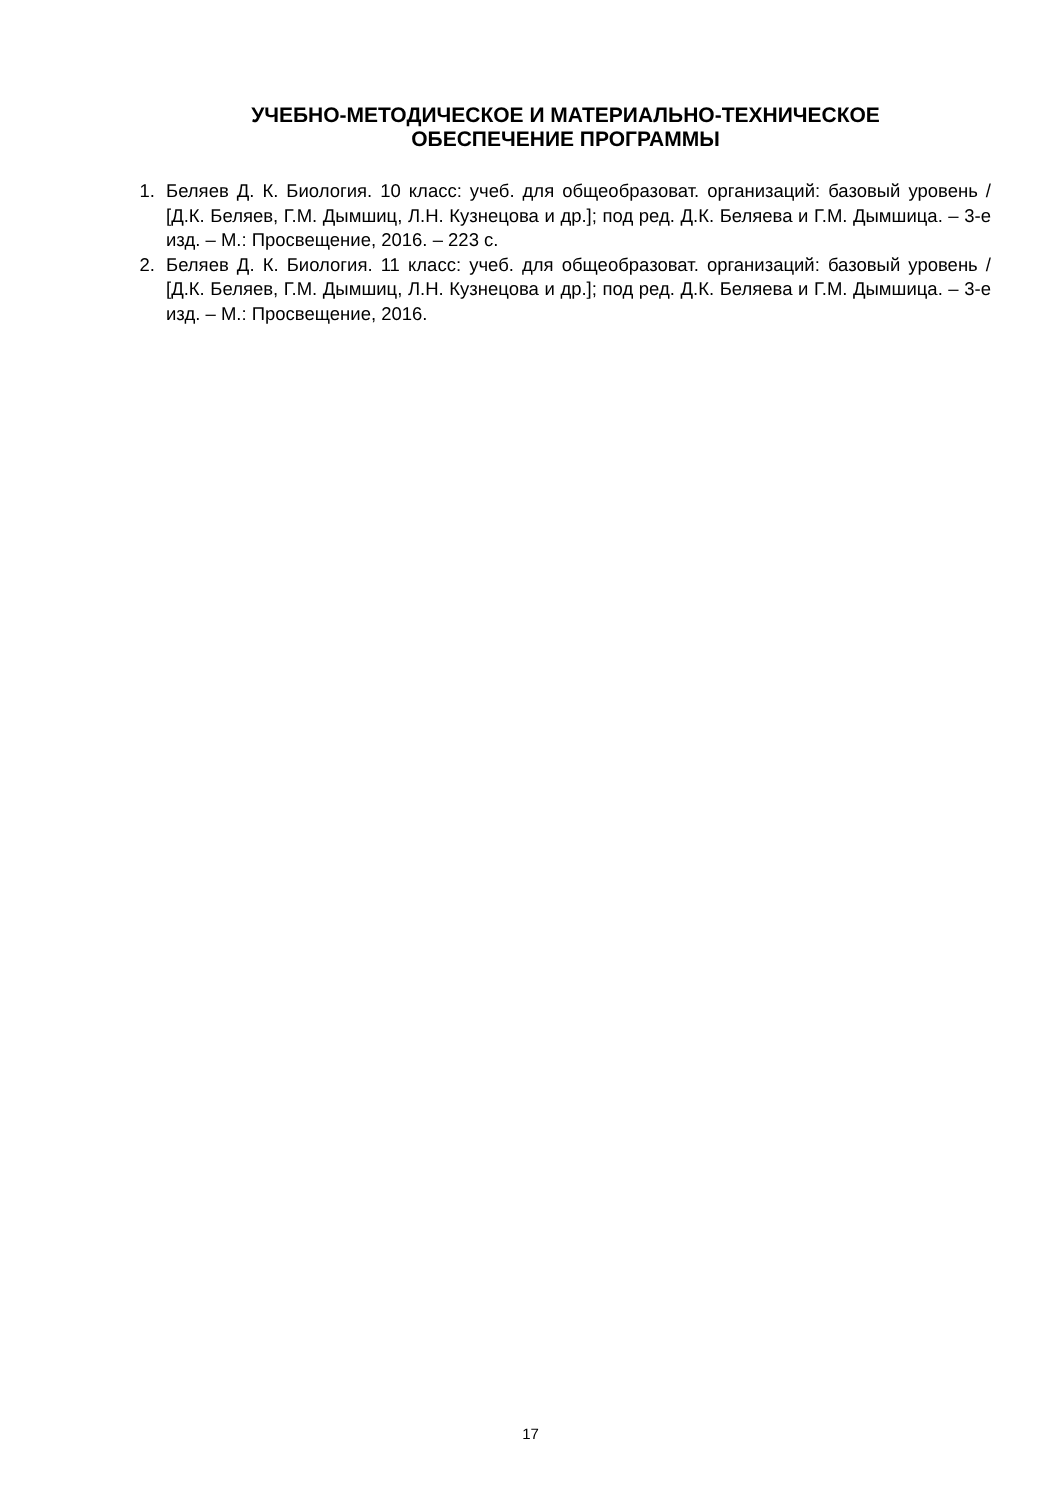УЧЕБНО-МЕТОДИЧЕСКОЕ И МАТЕРИАЛЬНО-ТЕХНИЧЕСКОЕ
ОБЕСПЕЧЕНИЕ ПРОГРАММЫ
1. Беляев Д. К. Биология. 10 класс: учеб. для общеобразоват. организаций: базовый уровень / [Д.К. Беляев, Г.М. Дымшиц, Л.Н. Кузнецова и др.]; под ред. Д.К. Беляева и Г.М. Дымшица. – 3-е изд. – М.: Просвещение, 2016. – 223 с.
2. Беляев Д. К. Биология. 11 класс: учеб. для общеобразоват. организаций: базовый уровень / [Д.К. Беляев, Г.М. Дымшиц, Л.Н. Кузнецова и др.]; под ред. Д.К. Беляева и Г.М. Дымшица. – 3-е изд. – М.: Просвещение, 2016.
17